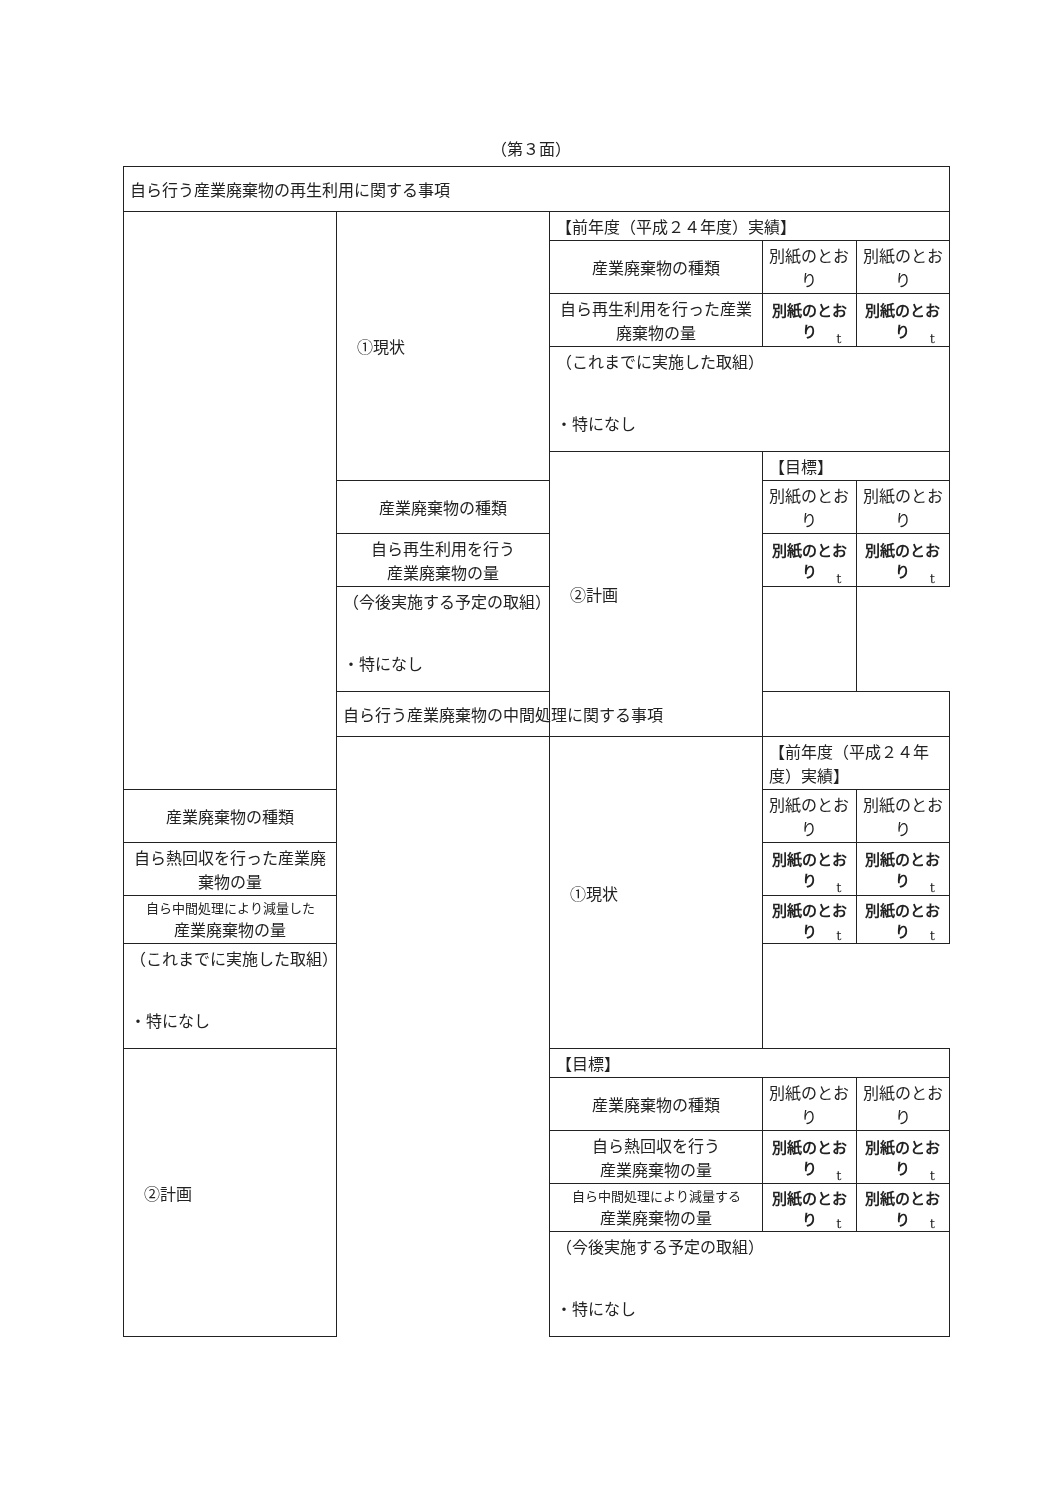（第３面）
| 自ら行う産業廃棄物の再生利用に関する事項 | | | | |
| | ①現状 | 【前年度（平成２４年度）実績】 | | |
| | | 産業廃棄物の種類 | 別紙のとおり | 別紙のとおり |
| | | 自ら再生利用を行った産業廃棄物の量 | 別紙のとおり t | 別紙のとおり t |
| | | （これまでに実施した取組） ・特になし | | |
| | | ②計画 | 【目標】 | |
| | 産業廃棄物の種類 | | 別紙のとおり | 別紙のとおり |
| | 自ら再生利用を行う 産業廃棄物の量 | | 別紙のとおり t | 別紙のとおり t |
| | （今後実施する予定の取組） ・特になし | | | |
| | 自ら行う産業廃棄物の中間処理に関する事項 | | | |
| | | ①現状 | 【前年度（平成２４年度）実績】 | |
| 産業廃棄物の種類 | | | 別紙のとおり | 別紙のとおり |
| 自ら熱回収を行った産業廃棄物の量 | | | 別紙のとおり t | 別紙のとおり t |
| 自ら中間処理により減量した 産業廃棄物の量 | | | 別紙のとおり t | 別紙のとおり t |
| （これまでに実施した取組） ・特になし | | | | |
| ②計画 | | 【目標】 | | |
| | | 産業廃棄物の種類 | 別紙のとおり | 別紙のとおり |
| | | 自ら熱回収を行う 産業廃棄物の量 | 別紙のとおり t | 別紙のとおり t |
| | | 自ら中間処理により減量する 産業廃棄物の量 | 別紙のとおり t | 別紙のとおり t |
| | | （今後実施する予定の取組） ・特になし | | |